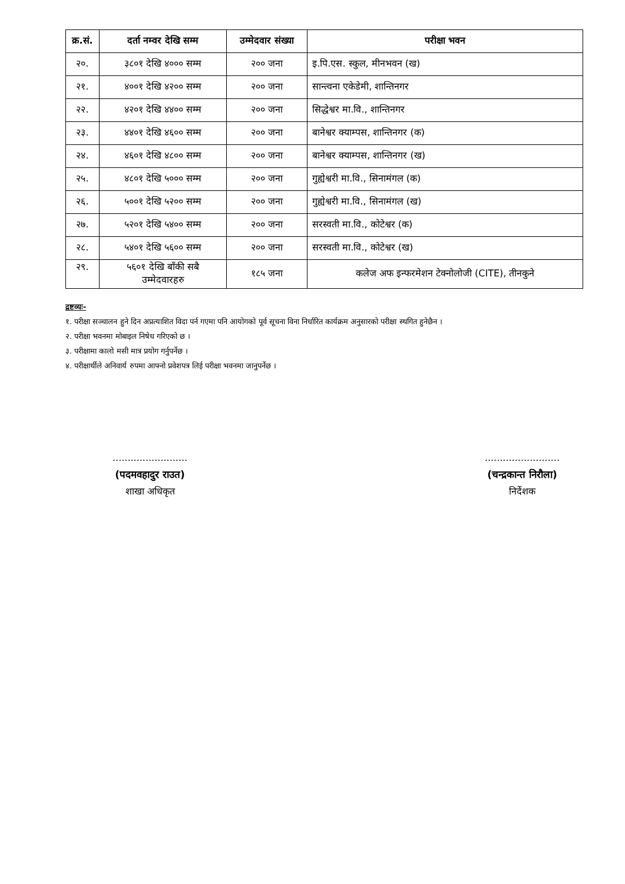| क्र.सं. | दर्ता नम्वर देखि सम्म | उम्मेदवार संख्या | परीक्षा भवन |
| --- | --- | --- | --- |
| २०. | ३८०१ देखि ४००० सम्म | २०० जना | इ.पि.एस. स्कुल, मीनभवन (ख) |
| २१. | ४००१ देखि ४२०० सम्म | २०० जना | सान्त्वना एकेडेमी, शान्तिनगर |
| २२. | ४२०१ देखि ४४०० सम्म | २०० जना | सिद्धेश्वर मा.वि., शान्तिनगर |
| २३. | ४४०१ देखि ४६०० सम्म | २०० जना | बानेश्वर क्याम्पस, शान्तिनगर (क) |
| २४. | ४६०१ देखि ४८०० सम्म | २०० जना | बानेश्वर क्याम्पस, शान्तिनगर (ख) |
| २५. | ४८०१ देखि ५००० सम्म | २०० जना | गुह्येश्वरी मा.वि., सिनामंगल (क) |
| २६. | ५००१ देखि ५२०० सम्म | २०० जना | गुह्येश्वरी मा.वि., सिनामंगल (ख) |
| २७. | ५२०१ देखि ५४०० सम्म | २०० जना | सरस्वती मा.वि., कोटेश्वर (क) |
| २८. | ५४०१ देखि ५६०० सम्म | २०० जना | सरस्वती मा.वि., कोटेश्वर (ख) |
| २९. | ५६०१ देखि बाँकी सबै उम्मेदवारहरु | १८५ जना | कलेज अफ इन्फरमेशन टेक्नोलोजी (CITE), तीनकुने |
द्रष्टव्यः-
१. परीक्षा सञ्चालन हुने दिन अप्रत्याशित विदा पर्न गएमा पनि आयोगको पूर्व सूचना विना निर्धारित कार्यक्रम अनुसारको परीक्षा स्थगित हुनेछैन ।
२. परीक्षा भवनमा मोबाइल निषेध गरिएको छ ।
३. परीक्षामा कालो मसी मात्र प्रयोग गर्नुपर्नेछ ।
४. परीक्षार्थीले अनिवार्य रुपमा आफ्नो प्रवेशपत्र लिई परीक्षा भवनमा जानुपर्नेछ ।
.........................
(पदमवहादुर राउत)
शाखा अधिकृत
.........................
(चन्द्रकान्त निरौला)
निर्देशक